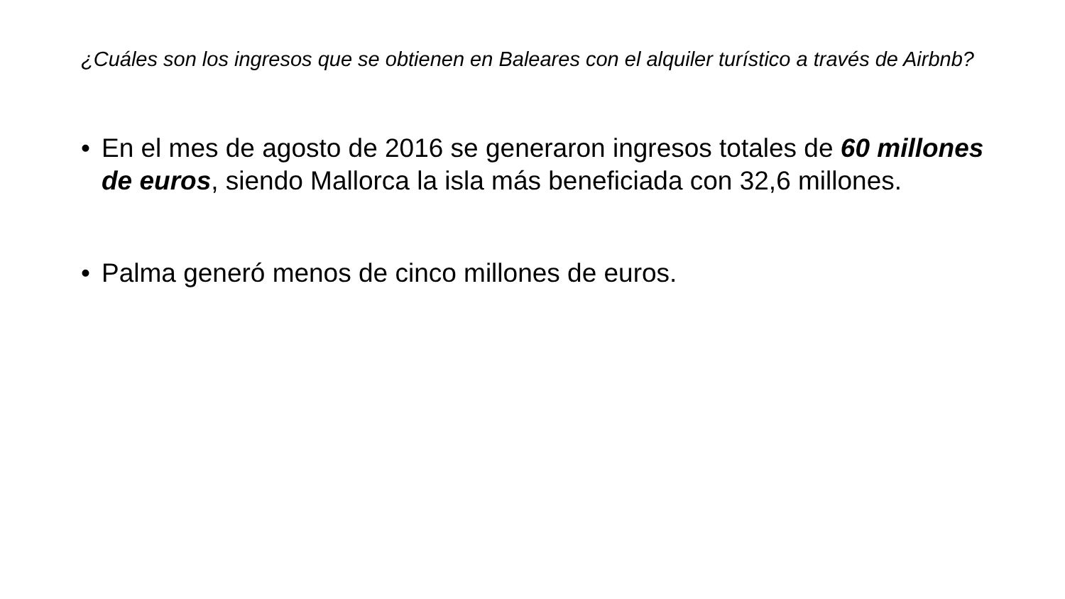¿Cuáles son los ingresos que se obtienen en Baleares con el alquiler turístico a través de Airbnb?
• En el mes de agosto de 2016 se generaron ingresos totales de 60 millones de euros, siendo Mallorca la isla más beneficiada con 32,6 millones.
• Palma generó menos de cinco millones de euros.